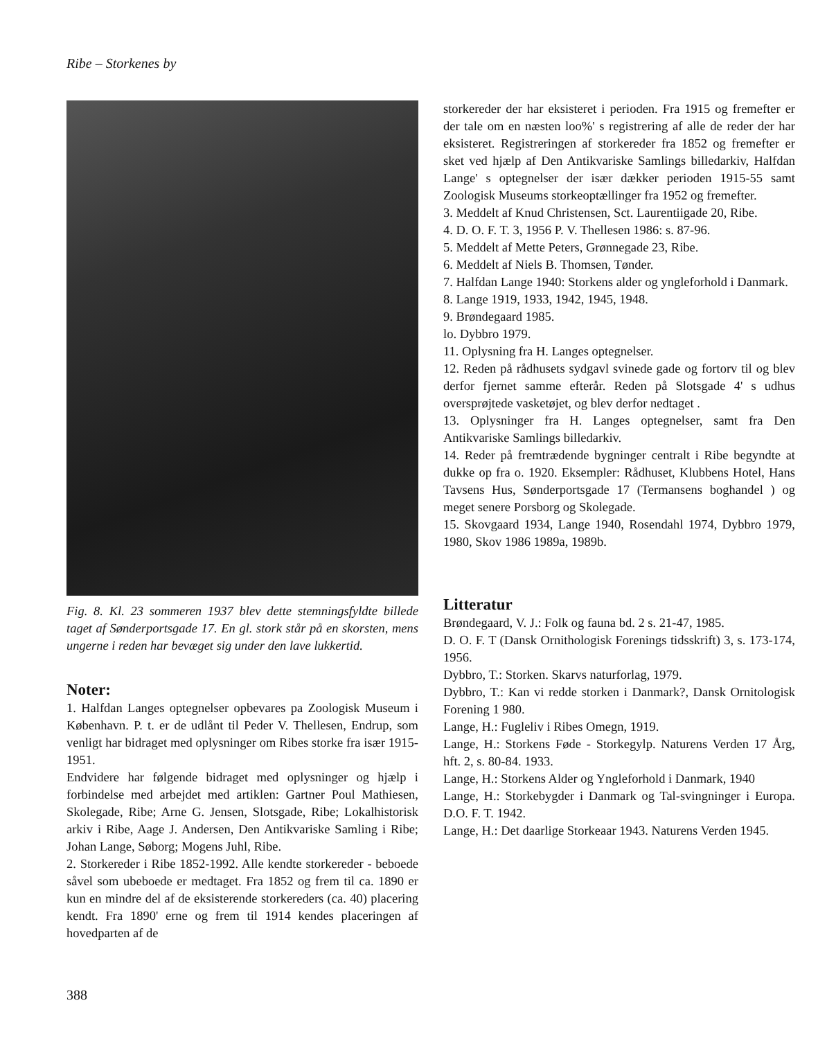Ribe – Storkenes by
Fig. 8. Kl. 23 sommeren 1937 blev dette stemningsfyldte billede taget af Sønderportsgade 17. En gl. stork står på en skorsten, mens ungerne i reden har bevæget sig under den lave lukkertid.
Noter:
1. Halfdan Langes optegnelser opbevares pa Zoologisk Museum i København. P. t. er de udlånt til Peder V. Thellesen, Endrup, som venligt har bidraget med oplysninger om Ribes storke fra især 1915-1951.
Endvidere har følgende bidraget med oplysninger og hjælp i forbindelse med arbejdet med artiklen: Gartner Poul Mathiesen, Skolegade, Ribe; Arne G. Jensen, Slotsgade, Ribe; Lokalhistorisk arkiv i Ribe, Aage J. Andersen, Den Antikvariske Samling i Ribe; Johan Lange, Søborg; Mogens Juhl, Ribe.
2. Storkereder i Ribe 1852-1992. Alle kendte storkereder - beboede såvel som ubeboede er medtaget. Fra 1852 og frem til ca. 1890 er kun en mindre del af de eksisterende storkereders (ca. 40) placering kendt. Fra 1890' erne og frem til 1914 kendes placeringen af hovedparten af de
storkereder der har eksisteret i perioden. Fra 1915 og fremefter er der tale om en næsten loo%' s registrering af alle de reder der har eksisteret. Registreringen af storkereder fra 1852 og fremefter er sket ved hjælp af Den Antikvariske Samlings billedarkiv, Halfdan Lange' s optegnelser der især dækker perioden 1915-55 samt Zoologisk Museums storkeoptællinger fra 1952 og fremefter.
3. Meddelt af Knud Christensen, Sct. Laurentiigade 20, Ribe.
4. D. O. F. T. 3, 1956 P. V. Thellesen 1986: s. 87-96.
5. Meddelt af Mette Peters, Grønnegade 23, Ribe.
6. Meddelt af Niels B. Thomsen, Tønder.
7. Halfdan Lange 1940: Storkens alder og yngleforhold i Danmark.
8. Lange 1919, 1933, 1942, 1945, 1948.
9. Brøndegaard 1985.
lo. Dybbro 1979.
11. Oplysning fra H. Langes optegnelser.
12. Reden på rådhusets sydgavl svinede gade og fortorv til og blev derfor fjernet samme efterår. Reden på Slotsgade 4' s udhus oversprøjtede vasketøjet, og blev derfor nedtaget .
13. Oplysninger fra H. Langes optegnelser, samt fra Den Antikvariske Samlings billedarkiv.
14. Reder på fremtrædende bygninger centralt i Ribe begyndte at dukke op fra o. 1920. Eksempler: Rådhuset, Klubbens Hotel, Hans Tavsens Hus, Sønderportsgade 17 (Termansens boghandel ) og meget senere Porsborg og Skolegade.
15. Skovgaard 1934, Lange 1940, Rosendahl 1974, Dybbro 1979, 1980, Skov 1986 1989a, 1989b.
Litteratur
Brøndegaard, V. J.: Folk og fauna bd. 2 s. 21-47, 1985.
D. O. F. T (Dansk Ornithologisk Forenings tidsskrift) 3, s. 173-174, 1956.
Dybbro, T.: Storken. Skarvs naturforlag, 1979.
Dybbro, T.: Kan vi redde storken i Danmark?, Dansk Ornitologisk Forening 1 980.
Lange, H.: Fugleliv i Ribes Omegn, 1919.
Lange, H.: Storkens Føde - Storkegylp. Naturens Verden 17 Årg, hft. 2, s. 80-84. 1933.
Lange, H.: Storkens Alder og Yngleforhold i Danmark, 1940
Lange, H.: Storkebygder i Danmark og Tal-svingninger i Europa. D.O. F. T. 1942.
Lange, H.: Det daarlige Storkeaar 1943. Naturens Verden 1945.
388